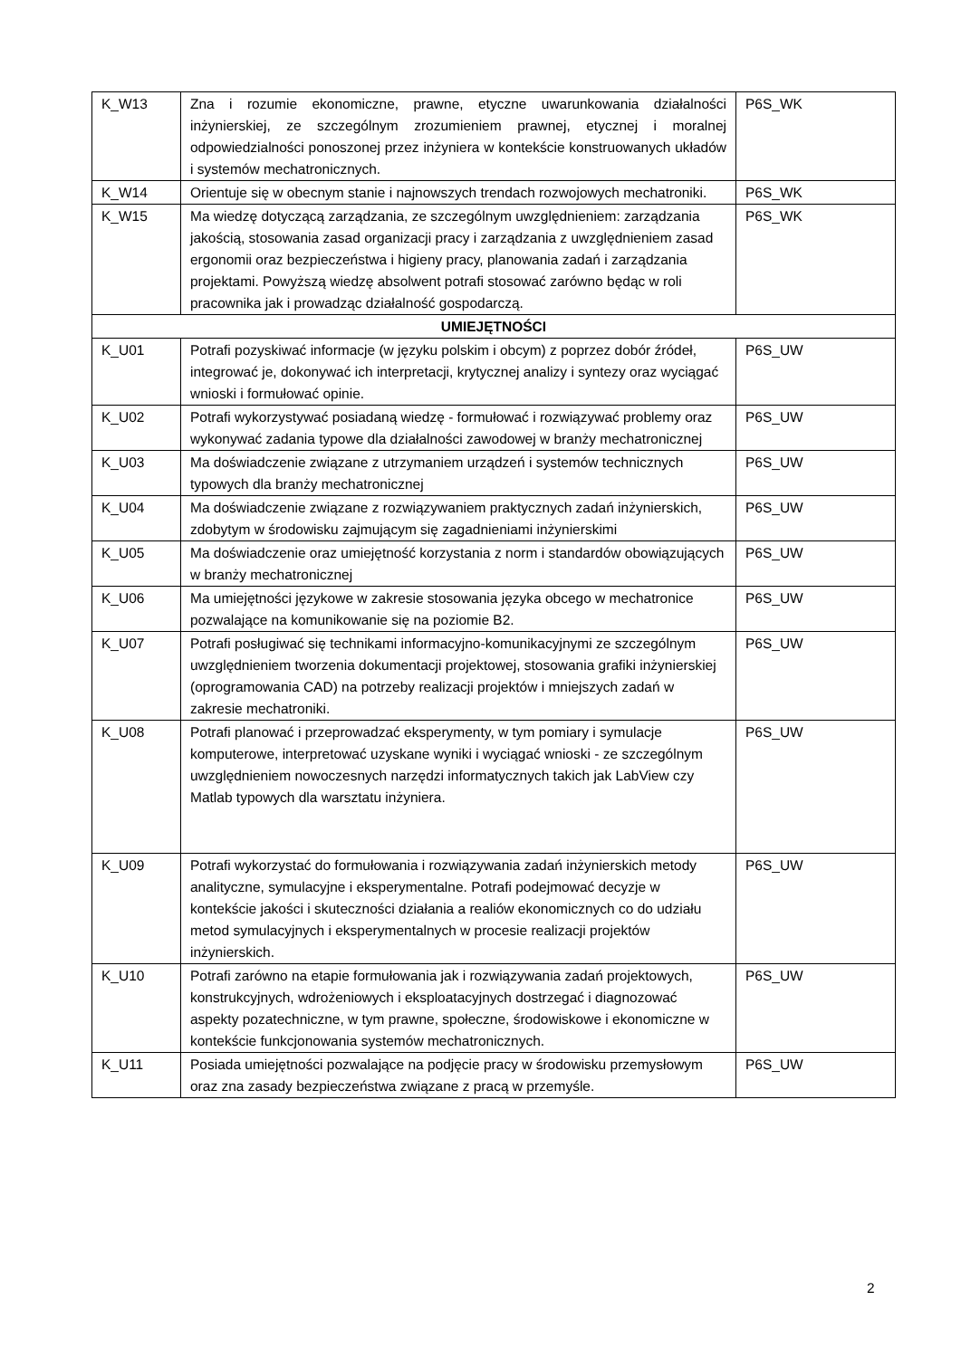| K_W13 | Zna i rozumie ekonomiczne, prawne, etyczne uwarunkowania działalności inżynierskiej, ze szczególnym zrozumieniem prawnej, etycznej i moralnej odpowiedzialności ponoszonej przez inżyniera w kontekście konstruowanych układów i systemów mechatronicznych. | P6S_WK |
| K_W14 | Orientuje się w obecnym stanie i najnowszych trendach rozwojowych mechatroniki. | P6S_WK |
| K_W15 | Ma wiedzę dotyczącą zarządzania, ze szczególnym uwzględnieniem: zarządzania jakością, stosowania zasad organizacji pracy i zarządzania z uwzględnieniem zasad ergonomii oraz bezpieczeństwa i higieny pracy, planowania zadań i zarządzania projektami. Powyższą wiedzę absolwent potrafi stosować zarówno będąc w roli pracownika jak i prowadząc działalność gospodarczą. | P6S_WK |
| UMIEJĘTNOŚCI | | |
| K_U01 | Potrafi pozyskiwać informacje (w języku polskim i obcym) z poprzez dobór źródeł, integrować je, dokonywać ich interpretacji, krytycznej analizy i syntezy oraz wyciągać wnioski i formułować opinie. | P6S_UW |
| K_U02 | Potrafi wykorzystywać posiadaną wiedzę - formułować i rozwiązywać problemy oraz wykonywać zadania typowe dla działalności zawodowej w branży mechatronicznej | P6S_UW |
| K_U03 | Ma doświadczenie związane z utrzymaniem urządzeń i systemów technicznych typowych dla branży mechatronicznej | P6S_UW |
| K_U04 | Ma doświadczenie związane z rozwiązywaniem praktycznych zadań inżynierskich, zdobytym w środowisku zajmującym się zagadnieniami inżynierskimi | P6S_UW |
| K_U05 | Ma doświadczenie oraz umiejętność korzystania z norm i standardów obowiązujących w branży mechatronicznej | P6S_UW |
| K_U06 | Ma umiejętności językowe w zakresie stosowania języka obcego w mechatronice pozwalające na komunikowanie się na poziomie B2. | P6S_UW |
| K_U07 | Potrafi posługiwać się technikami informacyjno-komunikacyjnymi ze szczególnym uwzględnieniem tworzenia dokumentacji projektowej, stosowania grafiki inżynierskiej (oprogramowania CAD) na potrzeby realizacji projektów i mniejszych zadań w zakresie mechatroniki. | P6S_UW |
| K_U08 | Potrafi planować i przeprowadzać eksperymenty, w tym pomiary i symulacje komputerowe, interpretować uzyskane wyniki i wyciągać wnioski - ze szczególnym uwzględnieniem nowoczesnych narzędzi informatycznych takich jak LabView czy Matlab typowych dla warsztatu inżyniera. | P6S_UW |
| K_U09 | Potrafi wykorzystać do formułowania i rozwiązywania zadań inżynierskich metody analityczne, symulacyjne i eksperymentalne. Potrafi podejmować decyzje w kontekście jakości i skuteczności działania a realiów ekonomicznych co do udziału metod symulacyjnych i eksperymentalnych w procesie realizacji projektów inżynierskich. | P6S_UW |
| K_U10 | Potrafi zarówno na etapie formułowania jak i rozwiązywania zadań projektowych, konstrukcyjnych, wdrożeniowych i eksploatacyjnych dostrzegać i diagnozować aspekty pozatechniczne, w tym prawne, społeczne, środowiskowe i ekonomiczne w kontekście funkcjonowania systemów mechatronicznych. | P6S_UW |
| K_U11 | Posiada umiejętności pozwalające na podjęcie pracy w środowisku przemysłowym oraz zna zasady bezpieczeństwa związane z pracą w przemyśle. | P6S_UW |
2